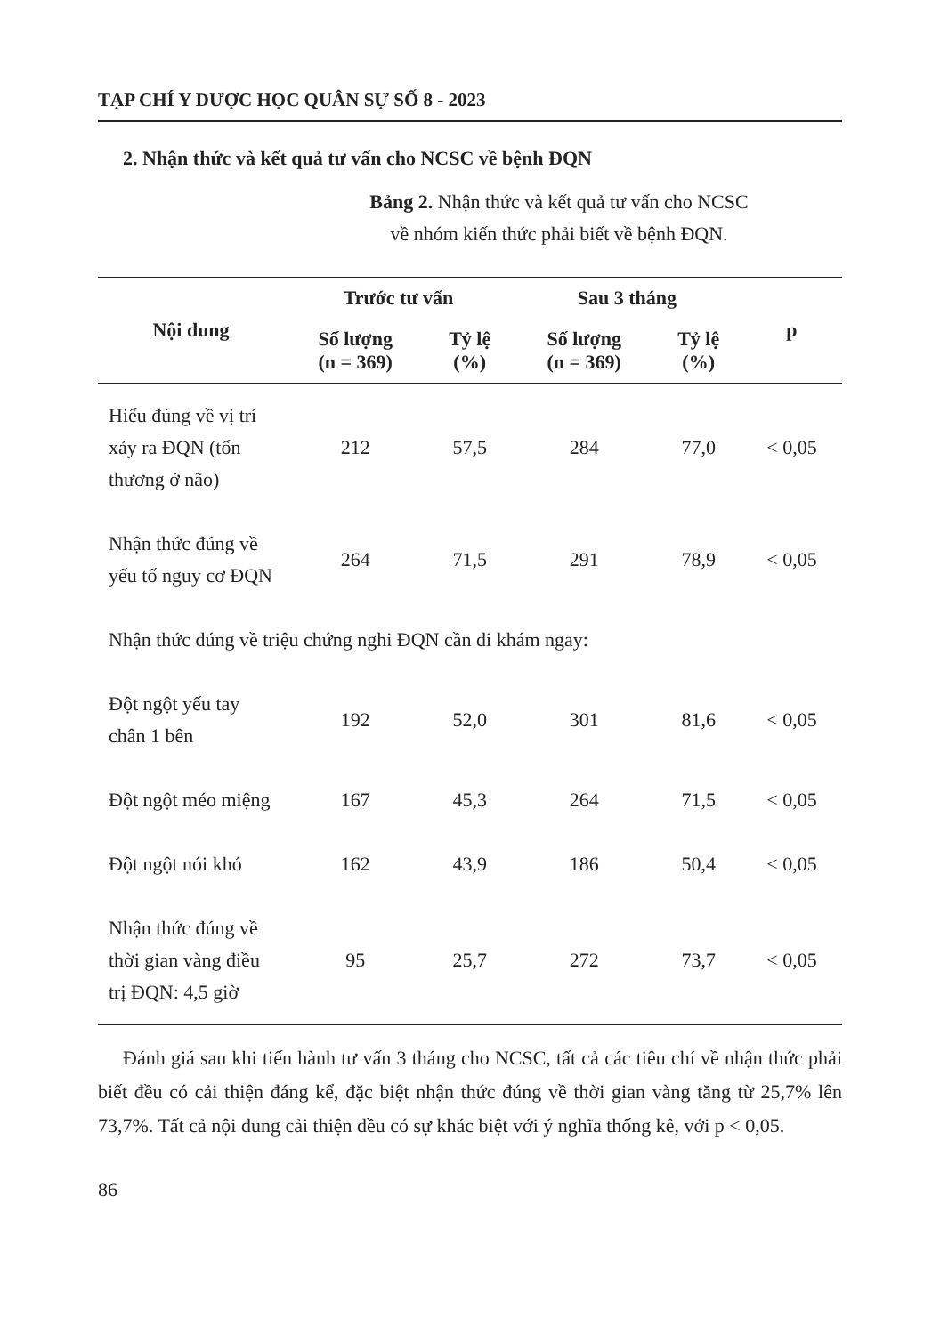TẠP CHÍ Y DƯỢC HỌC QUÂN SỰ SỐ 8 - 2023
2. Nhận thức và kết quả tư vấn cho NCSC về bệnh ĐQN
Bảng 2. Nhận thức và kết quả tư vấn cho NCSC
về nhóm kiến thức phải biết về bệnh ĐQN.
| Nội dung | Trước tư vấn | | Sau 3 tháng | | p |
| --- | --- | --- | --- | --- | --- |
| | Số lượng (n = 369) | Tỷ lệ (%) | Số lượng (n = 369) | Tỷ lệ (%) | |
| Hiểu đúng về vị trí xảy ra ĐQN (tổn thương ở não) | 212 | 57,5 | 284 | 77,0 | < 0,05 |
| Nhận thức đúng về yếu tố nguy cơ ĐQN | 264 | 71,5 | 291 | 78,9 | < 0,05 |
| Nhận thức đúng về triệu chứng nghi ĐQN cần đi khám ngay: | | | | | |
| Đột ngột yếu tay chân 1 bên | 192 | 52,0 | 301 | 81,6 | < 0,05 |
| Đột ngột méo miệng | 167 | 45,3 | 264 | 71,5 | < 0,05 |
| Đột ngột nói khó | 162 | 43,9 | 186 | 50,4 | < 0,05 |
| Nhận thức đúng về thời gian vàng điều trị ĐQN: 4,5 giờ | 95 | 25,7 | 272 | 73,7 | < 0,05 |
Đánh giá sau khi tiến hành tư vấn 3 tháng cho NCSC, tất cả các tiêu chí về nhận thức phải biết đều có cải thiện đáng kể, đặc biệt nhận thức đúng về thời gian vàng tăng từ 25,7% lên 73,7%. Tất cả nội dung cải thiện đều có sự khác biệt với ý nghĩa thống kê, với p < 0,05.
86